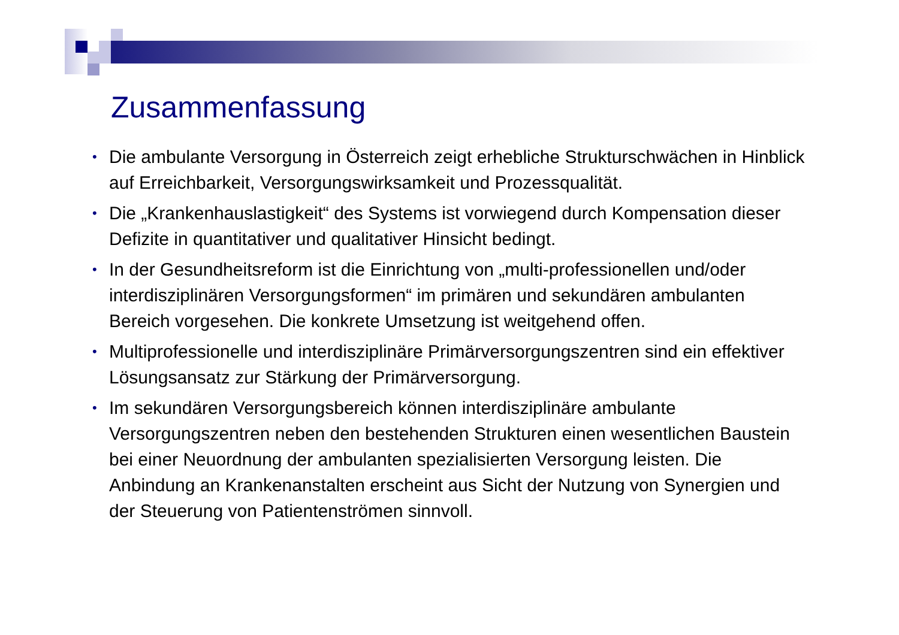Zusammenfassung
• Die ambulante Versorgung in Österreich zeigt erhebliche Strukturschwächen in Hinblick auf Erreichbarkeit, Versorgungswirksamkeit und Prozessqualität.
• Die „Krankenhauslastigkeit“ des Systems ist vorwiegend durch Kompensation dieser Defizite in quantitativer und qualitativer Hinsicht bedingt.
• In der Gesundheitsreform ist die Einrichtung von „multi-professionellen und/oder interdisziplinären Versorgungsformen“ im primären und sekundären ambulanten Bereich vorgesehen. Die konkrete Umsetzung ist weitgehend offen.
• Multiprofessionelle und interdisziplinäre Primärversorgungszentren sind ein effektiver Lösungsansatz zur Stärkung der Primärversorgung.
• Im sekundären Versorgungsbereich können interdisziplinäre ambulante Versorgungszentren neben den bestehenden Strukturen einen wesentlichen Baustein bei einer Neuordnung der ambulanten spezialisierten Versorgung leisten. Die Anbindung an Krankenanstalten erscheint aus Sicht der Nutzung von Synergien und der Steuerung von Patientenströmen sinnvoll.